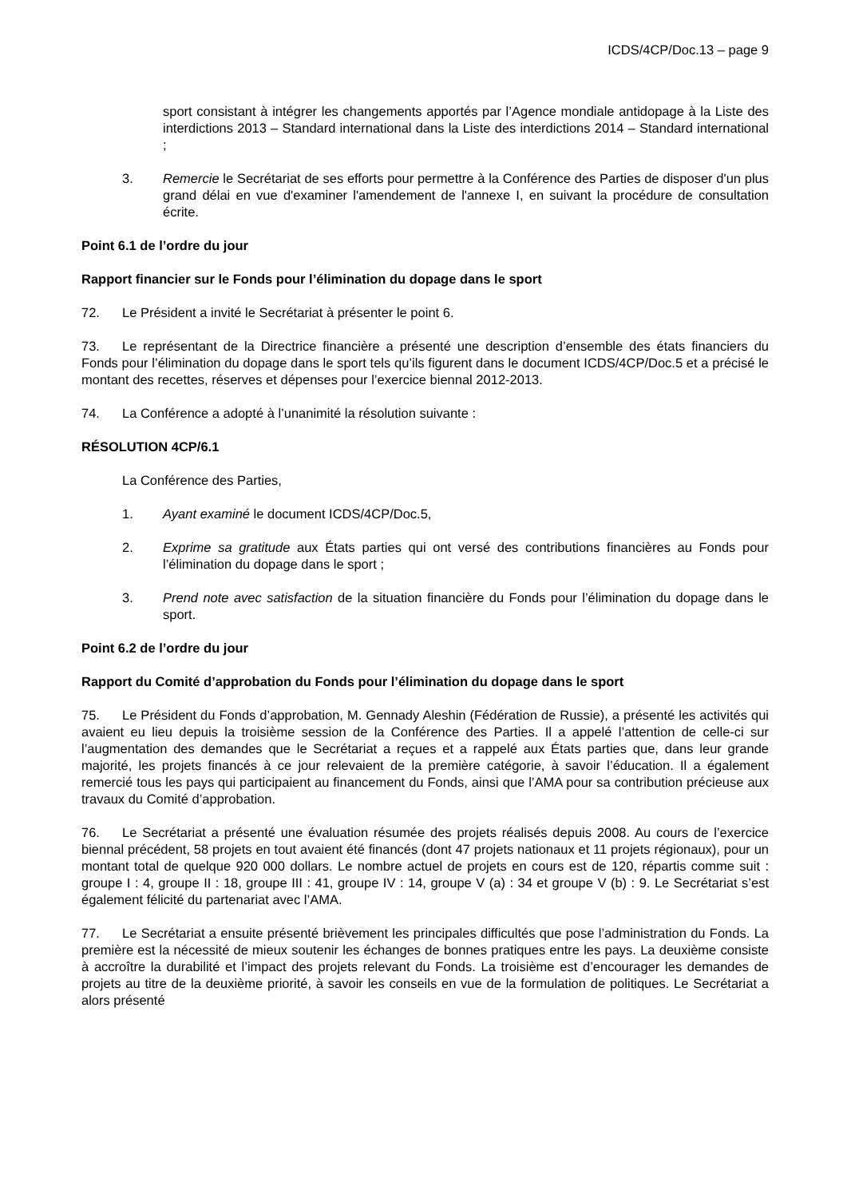ICDS/4CP/Doc.13 – page 9
sport consistant à intégrer les changements apportés par l’Agence mondiale antidopage à la Liste des interdictions 2013 – Standard international dans la Liste des interdictions 2014 – Standard international ;
3. Remercie le Secrétariat de ses efforts pour permettre à la Conférence des Parties de disposer d'un plus grand délai en vue d'examiner l'amendement de l'annexe I, en suivant la procédure de consultation écrite.
Point 6.1 de l’ordre du jour
Rapport financier sur le Fonds pour l’élimination du dopage dans le sport
72. Le Président a invité le Secrétariat à présenter le point 6.
73. Le représentant de la Directrice financière a présenté une description d’ensemble des états financiers du Fonds pour l’élimination du dopage dans le sport tels qu’ils figurent dans le document ICDS/4CP/Doc.5 et a précisé le montant des recettes, réserves et dépenses pour l’exercice biennal 2012-2013.
74. La Conférence a adopté à l’unanimité la résolution suivante :
RÉSOLUTION 4CP/6.1
La Conférence des Parties,
1. Ayant examiné le document ICDS/4CP/Doc.5,
2. Exprime sa gratitude aux États parties qui ont versé des contributions financières au Fonds pour l’élimination du dopage dans le sport ;
3. Prend note avec satisfaction de la situation financière du Fonds pour l’élimination du dopage dans le sport.
Point 6.2 de l’ordre du jour
Rapport du Comité d’approbation du Fonds pour l’élimination du dopage dans le sport
75. Le Président du Fonds d’approbation, M. Gennady Aleshin (Fédération de Russie), a présenté les activités qui avaient eu lieu depuis la troisième session de la Conférence des Parties. Il a appelé l’attention de celle-ci sur l’augmentation des demandes que le Secrétariat a reçues et a rappelé aux États parties que, dans leur grande majorité, les projets financés à ce jour relevaient de la première catégorie, à savoir l’éducation. Il a également remercié tous les pays qui participaient au financement du Fonds, ainsi que l’AMA pour sa contribution précieuse aux travaux du Comité d’approbation.
76. Le Secrétariat a présenté une évaluation résumée des projets réalisés depuis 2008. Au cours de l’exercice biennal précédent, 58 projets en tout avaient été financés (dont 47 projets nationaux et 11 projets régionaux), pour un montant total de quelque 920 000 dollars. Le nombre actuel de projets en cours est de 120, répartis comme suit : groupe I : 4, groupe II : 18, groupe III : 41, groupe IV : 14, groupe V (a) : 34 et groupe V (b) : 9. Le Secrétariat s’est également félicité du partenariat avec l’AMA.
77. Le Secrétariat a ensuite présenté brièvement les principales difficultés que pose l’administration du Fonds. La première est la nécessité de mieux soutenir les échanges de bonnes pratiques entre les pays. La deuxième consiste à accroître la durabilité et l’impact des projets relevant du Fonds. La troisième est d’encourager les demandes de projets au titre de la deuxième priorité, à savoir les conseils en vue de la formulation de politiques. Le Secrétariat a alors présenté